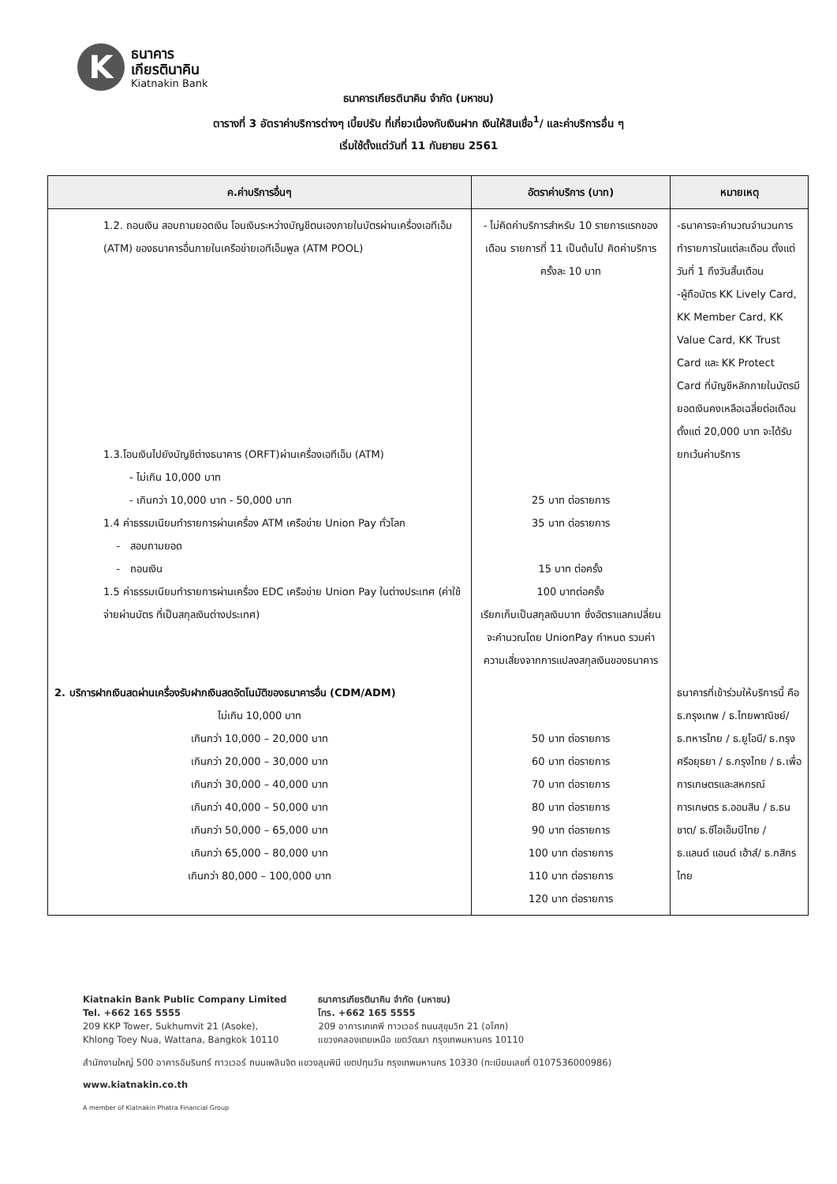K
ธนาคาร
เกียรตินาคิน
Kiatnakin Bank
ธนาคารเกียรตินาคิน จำกัด (มหาชน)
ตารางที่ 3 อัตราค่าบริการต่างๆ เบี้ยปรับ ที่เกี่ยวเนื่องกับเงินฝาก เงินให้สินเชื่อ<sup>1</sup>/ และค่าบริการอื่น ๆ
เริ่มใช้ตั้งแต่วันที่ 11 กันยายน 2561
| ค.ค่าบริการอื่นๆ | อัตราค่าบริการ (บาท) | หมายเหตุ |
| --- | --- | --- |
| 1.2. ถอนเงิน สอบถามยอดเงิน โอนเงินระหว่างบัญชีตนเองภายในบัตรผ่านเครื่องเอทีเอ็ม (ATM) ของธนาคารอื่นภายในเครือข่ายเอทีเอ็มพูล (ATM POOL) 1.3.โอนเงินไปยังบัญชีต่างธนาคาร (ORFT)ผ่านเครื่องเอทีเอ็ม (ATM) - ไม่เกิน 10,000 บาท - เกินกว่า 10,000 บาท - 50,000 บาท 1.4 ค่าธรรมเนียมทำรายการผ่านเครื่อง ATM เครือข่าย Union Pay ทั่วโลก - สอบถามยอด - ถอนเงิน 1.5 ค่าธรรมเนียมทำรายการผ่านเครื่อง EDC เครือข่าย Union Pay ในต่างประเทศ (ค่าใช้จ่ายผ่านบัตร ที่เป็นสกุลเงินต่างประเทศ) | - ไม่คิดค่าบริการสำหรับ 10 รายการแรกของเดือน รายการที่ 11 เป็นต้นไป คิดค่าบริการครั้งละ 10 บาท 25 บาท ต่อรายการ 35 บาท ต่อรายการ 15 บาท ต่อครั้ง 100 บาทต่อครั้ง เรียกเก็บเป็นสกุลเงินบาท ซึ่งอัตราแลกเปลี่ยนจะคำนวณโดย UnionPay กำหนด รวมค่าความเสี่ยงจากการแปลงสกุลเงินของธนาคาร | -ธนาคารจะคำนวณจำนวนการทำรายการในแต่ละเดือน ตั้งแต่วันที่ 1 ถึงวันสิ้นเดือน -ผู้ถือบัตร KK Lively Card, KK Member Card, KK Value Card, KK Trust Card และ KK Protect Card ที่บัญชีหลักภายในบัตรมียอดเงินคงเหลือเฉลี่ยต่อเดือนตั้งแต่ 20,000 บาท จะได้รับยกเว้นค่าบริการ |
| 2. บริการฝากเงินสดผ่านเครื่องรับฝากเงินสดอัตโนมัติของธนาคารอื่น (CDM/ADM) ไม่เกิน 10,000 บาท เกินกว่า 10,000 – 20,000 บาท เกินกว่า 20,000 – 30,000 บาท เกินกว่า 30,000 – 40,000 บาท เกินกว่า 40,000 – 50,000 บาท เกินกว่า 50,000 – 65,000 บาท เกินกว่า 65,000 – 80,000 บาท เกินกว่า 80,000 – 100,000 บาท | 50 บาท ต่อรายการ 60 บาท ต่อรายการ 70 บาท ต่อรายการ 80 บาท ต่อรายการ 90 บาท ต่อรายการ 100 บาท ต่อรายการ 110 บาท ต่อรายการ 120 บาท ต่อรายการ | ธนาคารที่เข้าร่วมให้บริการนี้ คือ ธ.กรุงเทพ / ธ.ไทยพาณิชย์/ ธ.ทหารไทย / ธ.ยูโอบี/ ธ.กรุงศรีอยุธยา / ธ.กรุงไทย / ธ.เพื่อการเกษตรและสหกรณ์การเกษตร ธ.ออมสิน / ธ.ธนชาต/ ธ.ซีไอเอ็มบีไทย / ธ.แลนด์ แอนด์ เฮ้าส์/ ธ.กสิกรไทย |
Kiatnakin Bank Public Company Limited
Tel. +662 165 5555
209 KKP Tower, Sukhumvit 21 (Asoke),
Khlong Toey Nua, Wattana, Bangkok 10110
ธนาคารเกียรตินาคิน จำกัด (มหาชน)
โทร. +662 165 5555
209 อาคารเคเคพี ทาวเวอร์ ถนนสุขุมวิท 21 (อโศก)
แขวงคลองเตยเหนือ เขตวัฒนา กรุงเทพมหานคร 10110
สำนักงานใหญ่ 500 อาคารอัมรินทร์ ทาวเวอร์ ถนนเพลินจิต แขวงลุมพินี เขตปทุมวัน กรุงเทพมหานคร 10330 (ทะเบียนเลขที่ 0107536000986)
www.kiatnakin.co.th
A member of Kiatnakin Phatra Financial Group